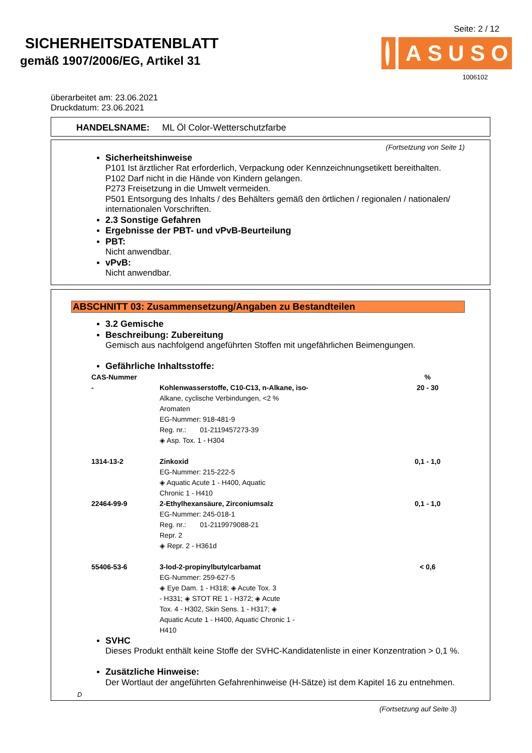SICHERHEITSDATENBLATT
gemäß 1907/2006/EG, Artikel 31
Seite: 2 / 12
ASUSO
1006102
überarbeitet am: 23.06.2021
Druckdatum: 23.06.2021
HANDELSNAME: ML Öl Color-Wetterschutzfarbe
(Fortsetzung von Seite 1)
Sicherheitshinweise
P101 Ist ärztlicher Rat erforderlich, Verpackung oder Kennzeichnungsetikett bereithalten.
P102 Darf nicht in die Hände von Kindern gelangen.
P273 Freisetzung in die Umwelt vermeiden.
P501 Entsorgung des Inhalts / des Behälters gemäß den örtlichen / regionalen / nationalen/ internationalen Vorschriften.
2.3 Sonstige Gefahren
Ergebnisse der PBT- und vPvB-Beurteilung
PBT:
Nicht anwendbar.
vPvB:
Nicht anwendbar.
ABSCHNITT 03: Zusammensetzung/Angaben zu Bestandteilen
3.2 Gemische
Beschreibung: Zubereitung
Gemisch aus nachfolgend angeführten Stoffen mit ungefährlichen Beimengungen.
Gefährliche Inhaltsstoffe:
| CAS-Nummer | | % |
| --- | --- | --- |
| - | Kohlenwasserstoffe, C10-C13, n-Alkane, iso- Alkane, cyclische Verbindungen, <2 % Aromaten EG-Nummer: 918-481-9 Reg. nr.: 01-2119457273-39 ◈ Asp. Tox. 1 - H304 | 20 - 30 |
| 1314-13-2 | Zinkoxid EG-Nummer: 215-222-5 ◈ Aquatic Acute 1 - H400, Aquatic Chronic 1 - H410 | 0,1 - 1,0 |
| 22464-99-9 | 2-Ethylhexansäure, Zirconiumsalz EG-Nummer: 245-018-1 Reg. nr.: 01-2119979088-21 Repr. 2 ◈ Repr. 2 - H361d | 0,1 - 1,0 |
| 55406-53-6 | 3-Iod-2-propinylbutylcarbamat EG-Nummer: 259-627-5 ◈ Eye Dam. 1 - H318; ◈ Acute Tox. 3 - H331; ◈ STOT RE 1 - H372; ◈ Acute Tox. 4 - H302, Skin Sens. 1 - H317; ◈ Aquatic Acute 1 - H400, Aquatic Chronic 1 - H410 | < 0,6 |
SVHC
Dieses Produkt enthält keine Stoffe der SVHC-Kandidatenliste in einer Konzentration > 0,1 %.
Zusätzliche Hinweise:
Der Wortlaut der angeführten Gefahrenhinweise (H-Sätze) ist dem Kapitel 16 zu entnehmen.
D
(Fortsetzung auf Seite 3)